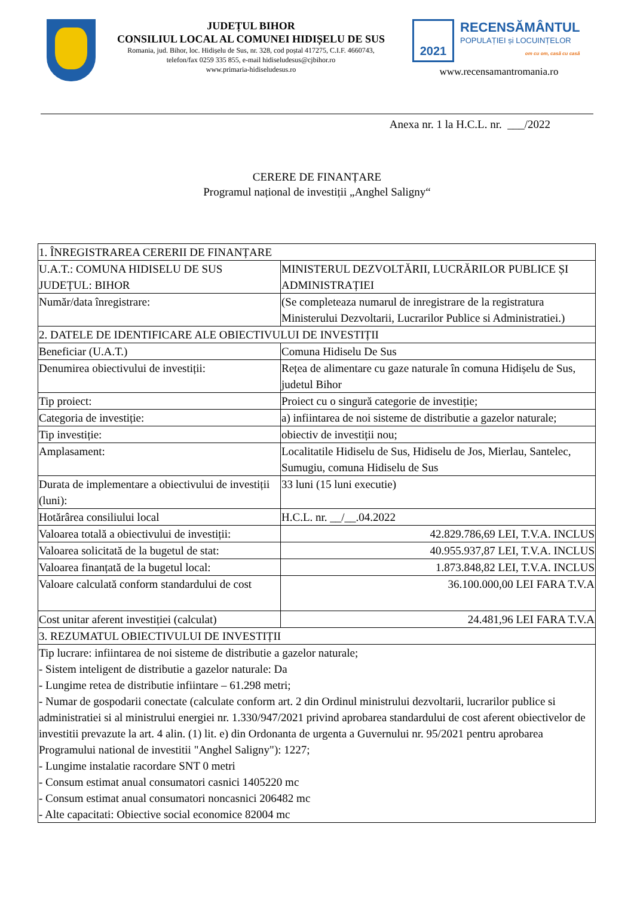JUDEȚUL BIHOR
CONSILIUL LOCAL AL COMUNEI HIDIȘELU DE SUS
Romania, jud. Bihor, loc. Hidișelu de Sus, nr. 328, cod poștal 417275, C.I.F. 4660743,
telefon/fax 0259 335 855, e-mail hidiseludesus@cjbihor.ro
www.primaria-hidiseludesus.ro
2021
RECENSĂMÂNTUL
POPULAȚIEI și LOCUINȚELOR
om cu om, casă cu casă
www.recensamantromania.ro
Anexa nr. 1 la H.C.L. nr. ___/2022
CERERE DE FINANȚARE
Programul național de investiții „Anghel Saligny“
| 1. ÎNREGISTRAREA CERERII DE FINANȚARE | |
| U.A.T.: COMUNA HIDISELU DE SUS JUDEȚUL: BIHOR | MINISTERUL DEZVOLTĂRII, LUCRĂRILOR PUBLICE ȘI ADMINISTRAȚIEI |
| Număr/data înregistrare: | (Se completeaza numarul de inregistrare de la registratura Ministerului Dezvoltarii, Lucrarilor Publice si Administratiei.) |
| 2. DATELE DE IDENTIFICARE ALE OBIECTIVULUI DE INVESTIȚII | |
| Beneficiar (U.A.T.) | Comuna Hidiselu De Sus |
| Denumirea obiectivului de investiții: | Rețea de alimentare cu gaze naturale în comuna Hidișelu de Sus, judetul Bihor |
| Tip proiect: | Proiect cu o singură categorie de investiție; |
| Categoria de investiție: | a) infiintarea de noi sisteme de distributie a gazelor naturale; |
| Tip investiție: | obiectiv de investiții nou; |
| Amplasament: | Localitatile Hidiselu de Sus, Hidiselu de Jos, Mierlau, Santelec, Sumugiu, comuna Hidiselu de Sus |
| Durata de implementare a obiectivului de investiții (luni): | 33 luni (15 luni executie) |
| Hotărârea consiliului local | H.C.L. nr. __/__.04.2022 |
| Valoarea totală a obiectivului de investiții: | 42.829.786,69 LEI, T.V.A. INCLUS |
| Valoarea solicitată de la bugetul de stat: | 40.955.937,87 LEI, T.V.A. INCLUS |
| Valoarea finanțată de la bugetul local: | 1.873.848,82 LEI, T.V.A. INCLUS |
| Valoare calculată conform standardului de cost | 36.100.000,00 LEI FARA T.V.A |
| Cost unitar aferent investiției (calculat) | 24.481,96 LEI FARA T.V.A |
| 3. REZUMATUL OBIECTIVULUI DE INVESTIȚII | |
| Tip lucrare: infiintarea de noi sisteme de distributie a gazelor naturale; - Sistem inteligent de distributie a gazelor naturale: Da - Lungime retea de distributie infiintare – 61.298 metri; - Numar de gospodarii conectate (calculate conform art. 2 din Ordinul ministrului dezvoltarii, lucrarilor publice si administratiei si al ministrului energiei nr. 1.330/947/2021 privind aprobarea standardului de cost aferent obiectivelor de investitii prevazute la art. 4 alin. (1) lit. e) din Ordonanta de urgenta a Guvernului nr. 95/2021 pentru aprobarea Programului national de investitii "Anghel Saligny"): 1227; - Lungime instalatie racordare SNT 0 metri - Consum estimat anual consumatori casnici 1405220 mc - Consum estimat anual consumatori noncasnici 206482 mc - Alte capacitati: Obiective social economice 82004 mc | |